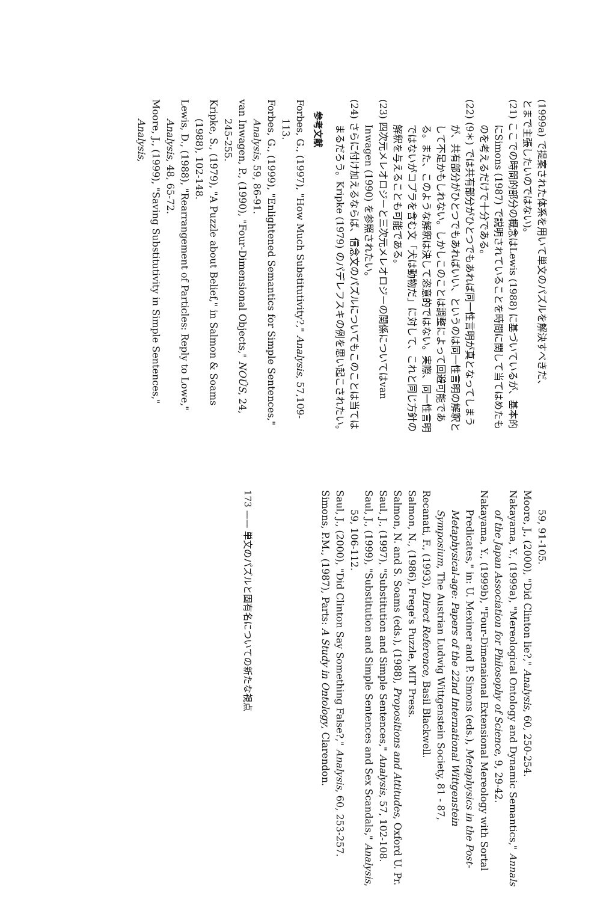(1999a) で提案された体系を用いて単文のパズルを解決すべきだ、
とまで主張したいのではない)。
(21) ここでの時間的部分の概念はLewis (1988) に基づいているが、基本的にSimons (1987) で説明されていることを時間に関して当てはめたものを考えるだけで十分である。
(22) (9＊) では共有部分がひとつでもあれば同一性言明が真となってしまうが、共有部分がひとつでもあればいい、というのは同一性言明の解釈として不足かもしれない。しかしこのことは調整によって回避可能である。また、このような解釈は決して恣意的ではない。実際、同一性言明ではないがコプラを含む文「犬は動物だ」に対して、これと同じ方針の解釈を与えることも可能である。
(23) 四次元メレオロジーと三次元メレオロジーの関係についてはvan Inwagen (1990) を参照されたい。
(24) さらに付け加えるならば、信念文のパズルについてもこのことは当てはまるだろう。Kripke (1979) のパデレフスキの例を思い起こされたい。
参考文献
Forbes, G., (1997), "How Much Substitutivity?," Analysis, 57,109-113.
Forbes, G., (1999), "Enlightened Semantics for Simple Sentences," Analysis, 59, 86-91.
van Inwagen, P., (1990), "Four-Dimensional Objects," NOÛS, 24, 245-255.
Kripke, S., (1979), "A Puzzle about Belief," in Salmon & Soams (1988), 102-148.
Lewis, D., (1988), "Rearrangement of Particles: Reply to Lowe," Analysis, 48, 65-72.
Moore, J., (1999), "Saving Substitutivity in Simple Sentences," Analysis,
59, 91-105.
Moore, J., (2000), "Did Clinton lie?," Analysis, 60, 250-254.
Nakayama, Y., (1999a), "Mereological Ontology and Dynamic Semantics," Annals of the Japan Association for Philosophy of Science, 9, 29-42.
Nakayama, Y., (1999b), "Four-Dimenaional Extensional Mereology with Sortal Predicates," in: U. Mexiner and P. Simons (eds.), Metaphysics in the Post-Metaphysical-age: Papers of the 22nd International Wittgenstein Symposium, The Austrian Ludwig Wittgenstein Society, 81 - 87,
Recanati, F., (1993), Direct Reference, Basil Blackwell.
Salmon, N., (1986), Frege's Puzzle, MIT Press.
Salmon, N. and S. Soams (eds.), (1988), Propositions and Attitudes, Oxford U. Pr.
Saul, J., (1997), "Substitution and Simple Sentences," Analysis, 57, 102-108.
Saul, J., (1999), "Substitution and Simple Sentences and Sex Scandals," Analysis, 59, 106-112.
Saul, J., (2000), "Did Clinton Say Something False?," Analysis, 60, 253-257.
Simons, P.M., (1987), Parts: A Study in Ontology, Clarendon.
173 —— 単文のパズルと固有名についての新たな視点